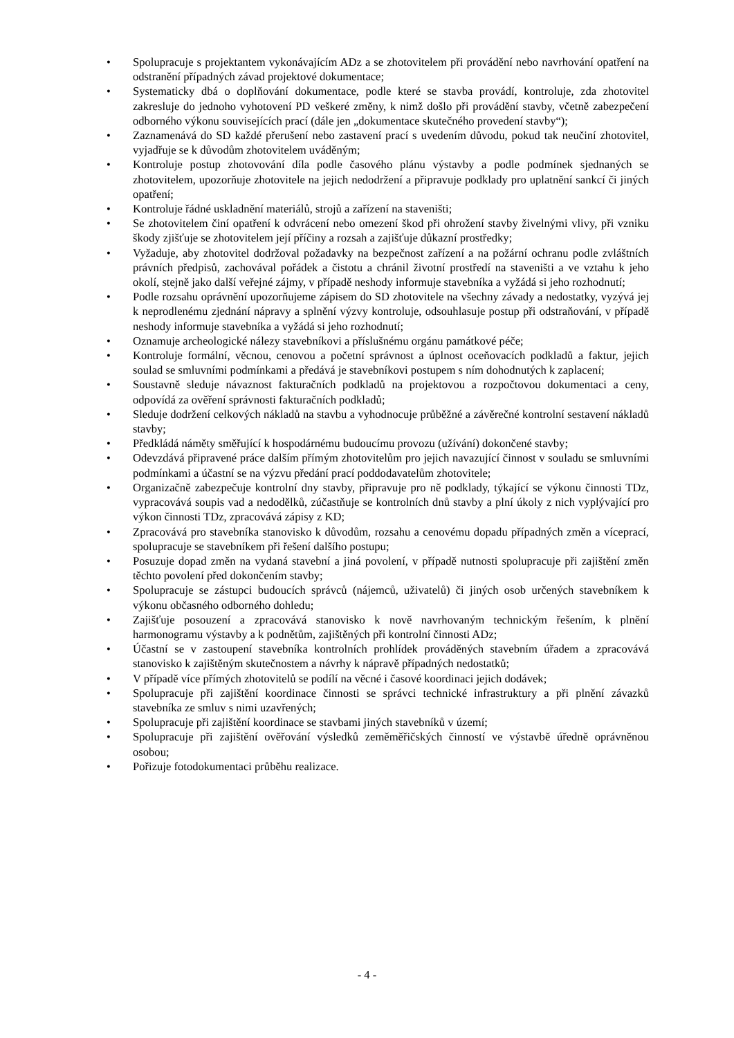• Spolupracuje s projektantem vykonávajícím ADz a se zhotovitelem při provádění nebo navrhování opatření na odstranění případných závad projektové dokumentace;
• Systematicky dbá o doplňování dokumentace, podle které se stavba provádí, kontroluje, zda zhotovitel zakresluje do jednoho vyhotovení PD veškeré změny, k nimž došlo při provádění stavby, včetně zabezpečení odborného výkonu souvisejících prací (dále jen „dokumentace skutečného provedení stavby“);
• Zaznamenává do SD každé přerušení nebo zastavení prací s uvedením důvodu, pokud tak neučiní zhotovitel, vyjadřuje se k důvodům zhotovitelem uváděným;
• Kontroluje postup zhotovování díla podle časového plánu výstavby a podle podmínek sjednaných se zhotovitelem, upozorňuje zhotovitele na jejich nedodržení a připravuje podklady pro uplatnění sankcí či jiných opatření;
• Kontroluje řádné uskladnění materiálů, strojů a zařízení na staveništi;
• Se zhotovitelem činí opatření k odvrácení nebo omezení škod při ohrožení stavby živelnými vlivy, při vzniku škody zjišťuje se zhotovitelem její příčiny a rozsah a zajišťuje důkazní prostředky;
• Vyžaduje, aby zhotovitel dodržoval požadavky na bezpečnost zařízení a na požární ochranu podle zvláštních právních předpisů, zachovával pořádek a čistotu a chránil životní prostředí na staveništi a ve vztahu k jeho okolí, stejně jako další veřejné zájmy, v případě neshody informuje stavebníka a vyžádá si jeho rozhodnutí;
• Podle rozsahu oprávnění upozorňujeme zápisem do SD zhotovitele na všechny závady a nedostatky, vyzývá jej k neprodlenému zjednání nápravy a splnění výzvy kontroluje, odsouhlasuje postup při odstraňování, v případě neshody informuje stavebníka a vyžádá si jeho rozhodnutí;
• Oznamuje archeologické nálezy stavebníkovi a příslušnému orgánu památkové péče;
• Kontroluje formální, věcnou, cenovou a početní správnost a úplnost oceňovacích podkladů a faktur, jejich soulad se smluvními podmínkami a předává je stavebníkovi postupem s ním dohodnutých k zaplacení;
• Soustavně sleduje návaznost fakturačních podkladů na projektovou a rozpočtovou dokumentaci a ceny, odpovídá za ověření správnosti fakturačních podkladů;
• Sleduje dodržení celkových nákladů na stavbu a vyhodnocuje průběžné a závěrečné kontrolní sestavení nákladů stavby;
• Předkládá náměty směřující k hospodárnému budoucímu provozu (užívání) dokončené stavby;
• Odevzdává připravené práce dalším přímým zhotovitelům pro jejich navazující činnost v souladu se smluvními podmínkami a účastní se na výzvu předání prací poddodavatelům zhotovitele;
• Organizačně zabezpečuje kontrolní dny stavby, připravuje pro ně podklady, týkající se výkonu činnosti TDz, vypracovává soupis vad a nedodělků, zúčastňuje se kontrolních dnů stavby a plní úkoly z nich vyplývající pro výkon činnosti TDz, zpracovává zápisy z KD;
• Zpracovává pro stavebníka stanovisko k důvodům, rozsahu a cenovému dopadu případných změn a víceprací, spolupracuje se stavebníkem při řešení dalšího postupu;
• Posuzuje dopad změn na vydaná stavební a jiná povolení, v případě nutnosti spolupracuje při zajištění změn těchto povolení před dokončením stavby;
• Spolupracuje se zástupci budoucích správců (nájemců, uživatelů) či jiných osob určených stavebníkem k výkonu občasného odborného dohledu;
• Zajišťuje posouzení a zpracovává stanovisko k nově navrhovaným technickým řešením, k plnění harmonogramu výstavby a k podnětům, zajištěných při kontrolní činnosti ADz;
• Účastní se v zastoupení stavebníka kontrolních prohlídek prováděných stavebním úřadem a zpracovává stanovisko k zajištěným skutečnostem a návrhy k nápravě případných nedostatků;
• V případě více přímých zhotovitelů se podílí na věcné i časové koordinaci jejich dodávek;
• Spolupracuje při zajištění koordinace činnosti se správci technické infrastruktury a při plnění závazků stavebníka ze smluv s nimi uzavřených;
• Spolupracuje při zajištění koordinace se stavbami jiných stavebníků v území;
• Spolupracuje při zajištění ověřování výsledků zeměměřičských činností ve výstavbě úředně oprávněnou osobou;
• Pořizuje fotodokumentaci průběhu realizace.
- 4 -